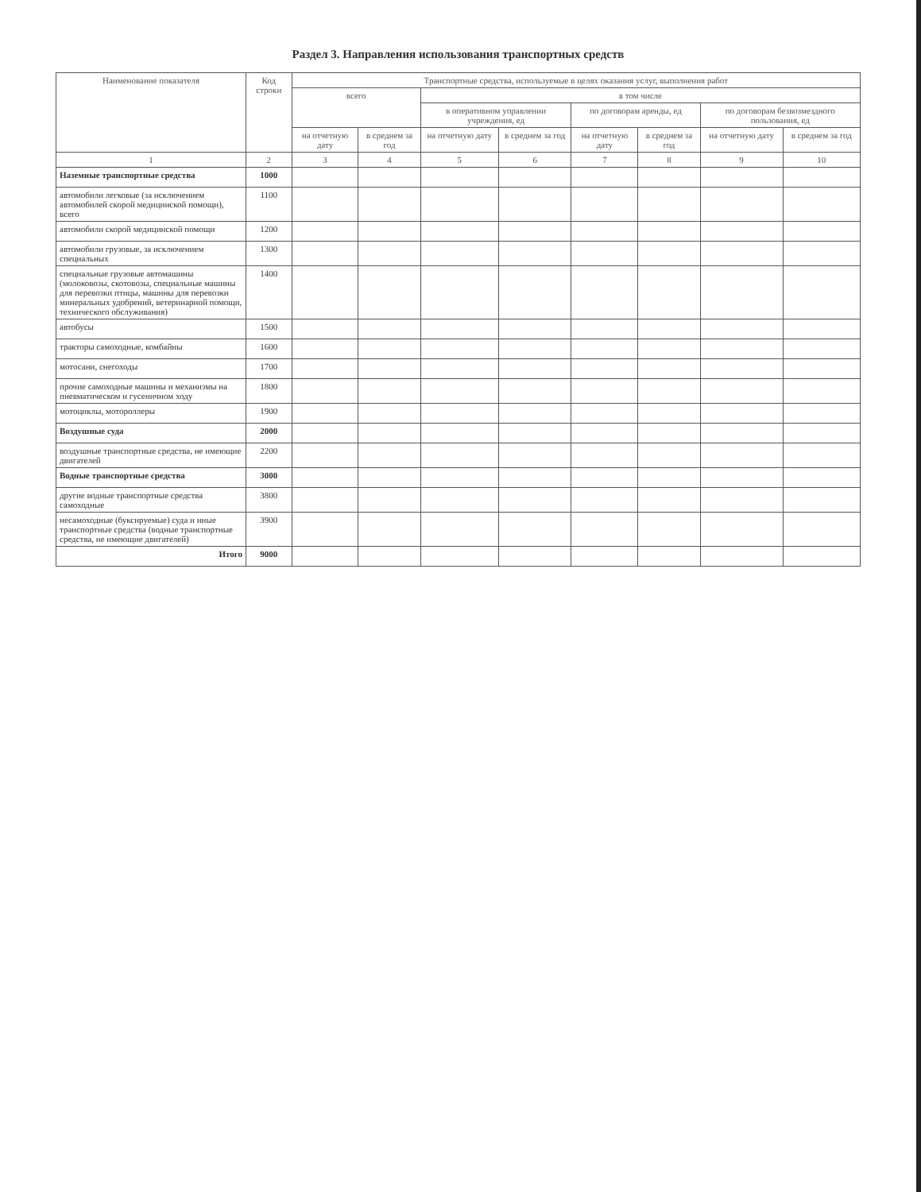Раздел 3. Направления использования транспортных средств
| Наименование показателя | Код строки | Транспортные средства, используемые в целях оказания услуг, выполнения работ | | | | | | | |
| --- | --- | --- | --- | --- | --- | --- | --- | --- | --- |
| | | всего | | в том числе | | | | | |
| | | | | в оперативном управлении учреждения, ед | | по договорам аренды, ед | | по договорам безвозмездного пользования, ед | |
| | | на отчетную дату | в среднем за год | на отчетную дату | в среднем за год | на отчетную дату | в среднем за год | на отчетную дату | в среднем за год |
| 1 | 2 | 3 | 4 | 5 | 6 | 7 | 8 | 9 | 10 |
| Наземные транспортные средства | 1000 | | | | | | | | |
| автомобили легковые (за исключением автомобилей скорой медицинской помощи), всего | 1100 | | | | | | | | |
| автомобили скорой медицинской помощи | 1200 | | | | | | | | |
| автомобили грузовые, за исключением специальных | 1300 | | | | | | | | |
| специальные грузовые автомашины (молоковозы, скотовозы, специальные машины для перевозки птицы, машины для перевозки минеральных удобрений, ветеринарной помощи, технического обслуживания) | 1400 | | | | | | | | |
| автобусы | 1500 | | | | | | | | |
| тракторы самоходные, комбайны | 1600 | | | | | | | | |
| мотосани, снегоходы | 1700 | | | | | | | | |
| прочие самоходные машины и механизмы на пневматическом и гусеничном ходу | 1800 | | | | | | | | |
| мотоциклы, мотороллеры | 1900 | | | | | | | | |
| Воздушные суда | 2000 | | | | | | | | |
| воздушные транспортные средства, не имеющие двигателей | 2200 | | | | | | | | |
| Водные транспортные средства | 3000 | | | | | | | | |
| другие водные транспортные средства самоходные | 3800 | | | | | | | | |
| несамоходные (буксируемые) суда и иные транспортные средства (водные транспортные средства, не имеющие двигателей) | 3900 | | | | | | | | |
| Итого | 9000 | | | | | | | | |